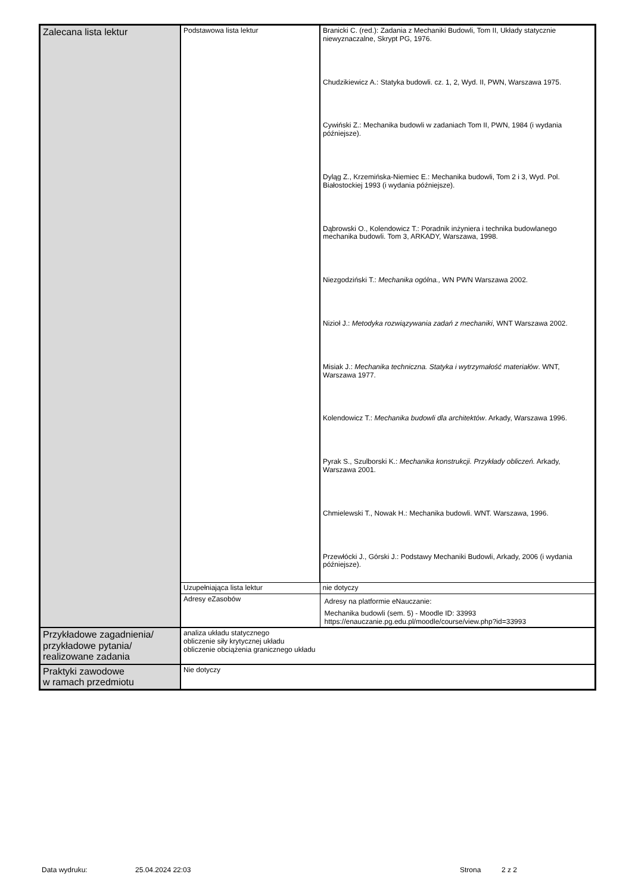| Zalecana lista lektur | Podstawowa lista lektur | Branicki C. (red.): Zadania z Mechaniki Budowli, Tom II, Układy statycznie niewyznaczalne, Skrypt PG, 1976. Chudzikiewicz A.: Statyka budowli. cz. 1, 2, Wyd. II, PWN, Warszawa 1975. Cywiński Z.: Mechanika budowli w zadaniach Tom II, PWN, 1984 (i wydania późniejsze). Dyląg Z., Krzemińska-Niemiec E.: Mechanika budowli, Tom 2 i 3, Wyd. Pol. Białostockiej 1993 (i wydania późniejsze). Dąbrowski O., Kolendowicz T.: Poradnik inżyniera i technika budowlanego mechanika budowli. Tom 3, ARKADY, Warszawa, 1998. Niezgodziński T.: Mechanika ogólna., WN PWN Warszawa 2002. Nizioł J.: Metodyka rozwiązywania zadań z mechaniki , WNT Warszawa 2002. Misiak J.: Mechanika techniczna. Statyka i wytrzymałość materiałów . WNT, Warszawa 1977. Kolendowicz T.: Mechanika budowli dla architektów . Arkady, Warszawa 1996. Pyrak S., Szulborski K.: Mechanika konstrukcji. Przykłady obliczeń. Arkady, Warszawa 2001. Chmielewski T., Nowak H.: Mechanika budowli. WNT. Warszawa, 1996. Przewłócki J., Górski J.: Podstawy Mechaniki Budowli, Arkady, 2006 (i wydania późniejsze). |
| | Uzupełniająca lista lektur | nie dotyczy |
| | Adresy eZasobów | Adresy na platformie eNauczanie: Mechanika budowli (sem. 5) - Moodle ID: 33993 https://enauczanie.pg.edu.pl/moodle/course/view.php?id=33993 |
| Przykładowe zagadnienia/ przykładowe pytania/ realizowane zadania | analiza układu statycznego obliczenie siły krytycznej układu obliczenie obciążenia granicznego układu | |
| Praktyki zawodowe w ramach przedmiotu | Nie dotyczy | |
Data wydruku: 25.04.2024 22:03 Strona 2 z 2